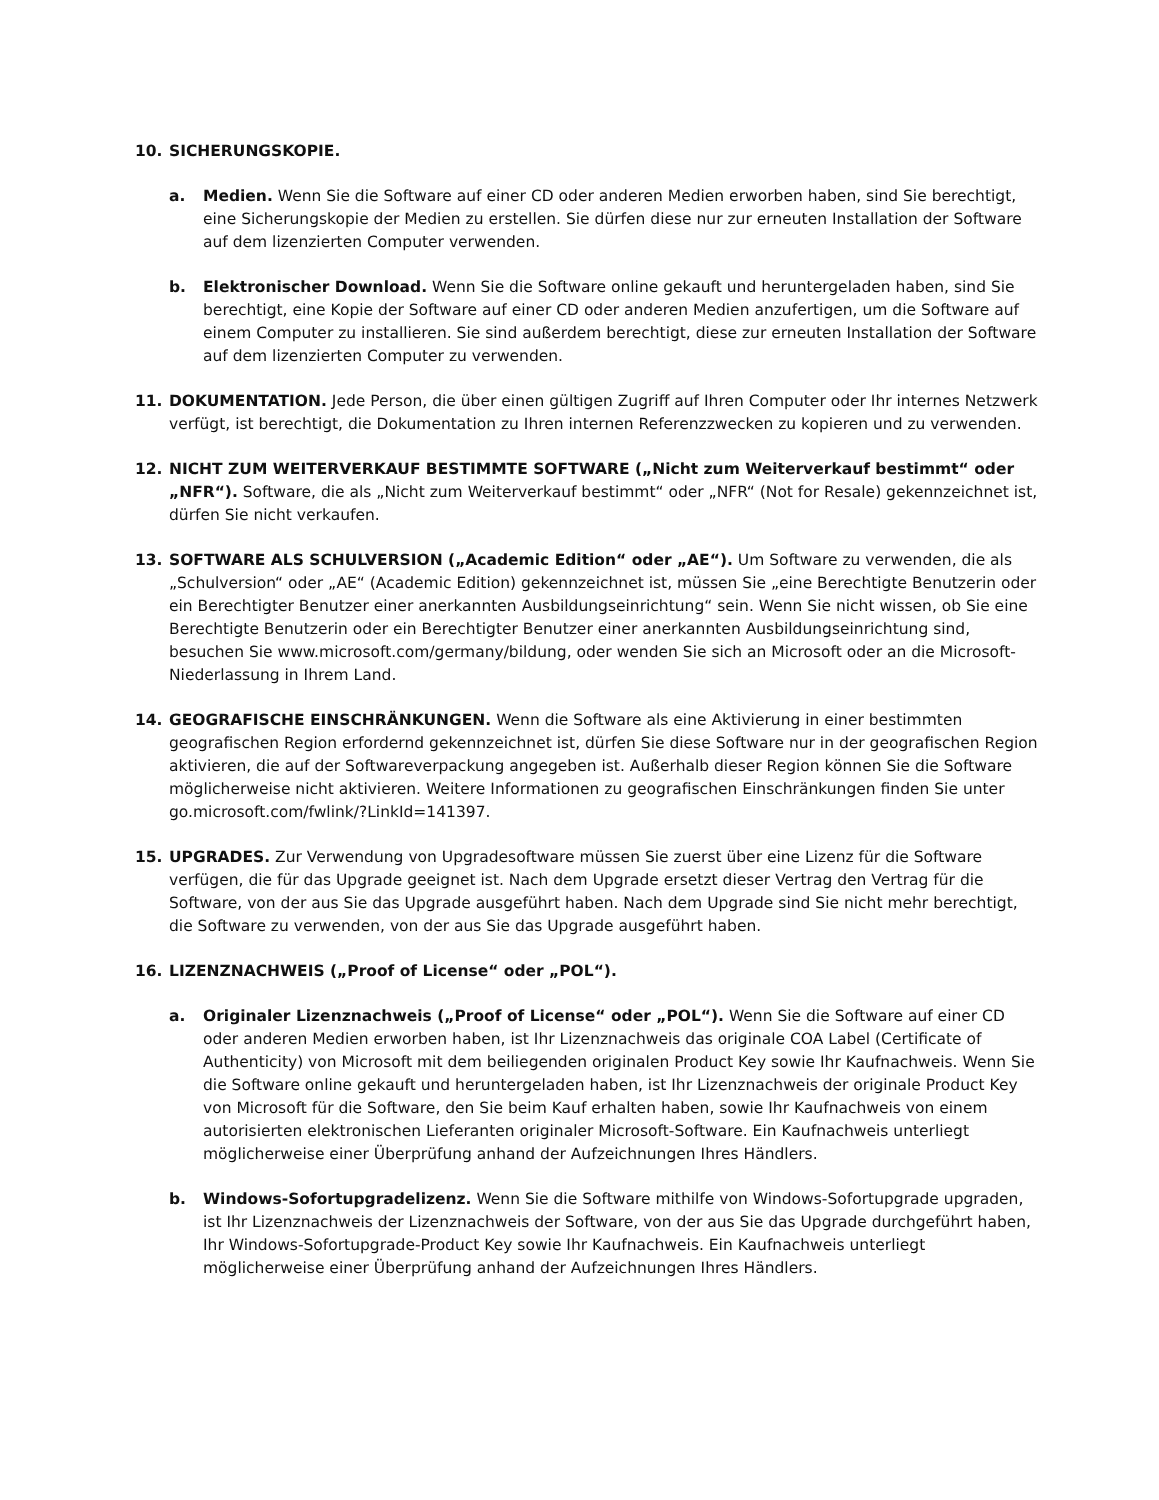10. SICHERUNGSKOPIE.
a. Medien. Wenn Sie die Software auf einer CD oder anderen Medien erworben haben, sind Sie berechtigt, eine Sicherungskopie der Medien zu erstellen. Sie dürfen diese nur zur erneuten Installation der Software auf dem lizenzierten Computer verwenden.
b. Elektronischer Download. Wenn Sie die Software online gekauft und heruntergeladen haben, sind Sie berechtigt, eine Kopie der Software auf einer CD oder anderen Medien anzufertigen, um die Software auf einem Computer zu installieren. Sie sind außerdem berechtigt, diese zur erneuten Installation der Software auf dem lizenzierten Computer zu verwenden.
11. DOKUMENTATION. Jede Person, die über einen gültigen Zugriff auf Ihren Computer oder Ihr internes Netzwerk verfügt, ist berechtigt, die Dokumentation zu Ihren internen Referenzzwecken zu kopieren und zu verwenden.
12. NICHT ZUM WEITERVERKAUF BESTIMMTE SOFTWARE („Nicht zum Weiterverkauf bestimmt“ oder „NFR“). Software, die als „Nicht zum Weiterverkauf bestimmt“ oder „NFR“ (Not for Resale) gekennzeichnet ist, dürfen Sie nicht verkaufen.
13. SOFTWARE ALS SCHULVERSION („Academic Edition“ oder „AE“). Um Software zu verwenden, die als „Schulversion“ oder „AE“ (Academic Edition) gekennzeichnet ist, müssen Sie „eine Berechtigte Benutzerin oder ein Berechtigter Benutzer einer anerkannten Ausbildungseinrichtung“ sein. Wenn Sie nicht wissen, ob Sie eine Berechtigte Benutzerin oder ein Berechtigter Benutzer einer anerkannten Ausbildungseinrichtung sind, besuchen Sie www.microsoft.com/germany/bildung, oder wenden Sie sich an Microsoft oder an die Microsoft-Niederlassung in Ihrem Land.
14. GEOGRAFISCHE EINSCHRÄNKUNGEN. Wenn die Software als eine Aktivierung in einer bestimmten geografischen Region erfordernd gekennzeichnet ist, dürfen Sie diese Software nur in der geografischen Region aktivieren, die auf der Softwareverpackung angegeben ist. Außerhalb dieser Region können Sie die Software möglicherweise nicht aktivieren. Weitere Informationen zu geografischen Einschränkungen finden Sie unter go.microsoft.com/fwlink/?LinkId=141397.
15. UPGRADES. Zur Verwendung von Upgradesoftware müssen Sie zuerst über eine Lizenz für die Software verfügen, die für das Upgrade geeignet ist. Nach dem Upgrade ersetzt dieser Vertrag den Vertrag für die Software, von der aus Sie das Upgrade ausgeführt haben. Nach dem Upgrade sind Sie nicht mehr berechtigt, die Software zu verwenden, von der aus Sie das Upgrade ausgeführt haben.
16. LIZENZNACHWEIS („Proof of License“ oder „POL“).
a. Originaler Lizenznachweis („Proof of License“ oder „POL“). Wenn Sie die Software auf einer CD oder anderen Medien erworben haben, ist Ihr Lizenznachweis das originale COA Label (Certificate of Authenticity) von Microsoft mit dem beiliegenden originalen Product Key sowie Ihr Kaufnachweis. Wenn Sie die Software online gekauft und heruntergeladen haben, ist Ihr Lizenznachweis der originale Product Key von Microsoft für die Software, den Sie beim Kauf erhalten haben, sowie Ihr Kaufnachweis von einem autorisierten elektronischen Lieferanten originaler Microsoft-Software. Ein Kaufnachweis unterliegt möglicherweise einer Überprüfung anhand der Aufzeichnungen Ihres Händlers.
b. Windows-Sofortupgradelizenz. Wenn Sie die Software mithilfe von Windows-Sofortupgrade upgraden, ist Ihr Lizenznachweis der Lizenznachweis der Software, von der aus Sie das Upgrade durchgeführt haben, Ihr Windows-Sofortupgrade-Product Key sowie Ihr Kaufnachweis. Ein Kaufnachweis unterliegt möglicherweise einer Überprüfung anhand der Aufzeichnungen Ihres Händlers.